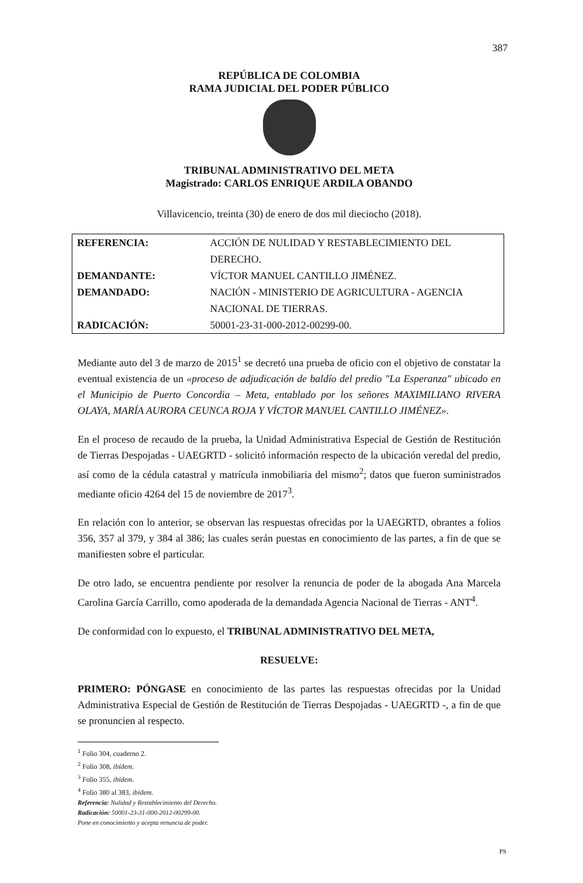387
REPÚBLICA DE COLOMBIA
RAMA JUDICIAL DEL PODER PÚBLICO
TRIBUNAL ADMINISTRATIVO DEL META
Magistrado: CARLOS ENRIQUE ARDILA OBANDO
Villavicencio, treinta (30) de enero de dos mil dieciocho (2018).
| REFERENCIA: | ACCIÓN DE NULIDAD Y RESTABLECIMIENTO DEL DERECHO. |
| DEMANDANTE: | VÍCTOR MANUEL CANTILLO JIMÉNEZ. |
| DEMANDADO: | NACIÓN - MINISTERIO DE AGRICULTURA - AGENCIA NACIONAL DE TIERRAS. |
| RADICACIÓN: | 50001-23-31-000-2012-00299-00. |
Mediante auto del 3 de marzo de 2015<sup>1</sup> se decretó una prueba de oficio con el objetivo de constatar la eventual existencia de un «proceso de adjudicación de baldío del predio "La Esperanza" ubicado en el Municipio de Puerto Concordia – Meta, entablado por los señores MAXIMILIANO RIVERA OLAYA, MARÍA AURORA CEUNCA ROJA Y VÍCTOR MANUEL CANTILLO JIMÉNEZ».
En el proceso de recaudo de la prueba, la Unidad Administrativa Especial de Gestión de Restitución de Tierras Despojadas - UAEGRTD - solicitó información respecto de la ubicación veredal del predio, así como de la cédula catastral y matrícula inmobiliaria del mismo<sup>2</sup>; datos que fueron suministrados mediante oficio 4264 del 15 de noviembre de 2017<sup>3</sup>.
En relación con lo anterior, se observan las respuestas ofrecidas por la UAEGRTD, obrantes a folios 356, 357 al 379, y 384 al 386; las cuales serán puestas en conocimiento de las partes, a fin de que se manifiesten sobre el particular.
De otro lado, se encuentra pendiente por resolver la renuncia de poder de la abogada Ana Marcela Carolina García Carrillo, como apoderada de la demandada Agencia Nacional de Tierras - ANT<sup>4</sup>.
De conformidad con lo expuesto, el TRIBUNAL ADMINISTRATIVO DEL META,
RESUELVE:
PRIMERO: PÓNGASE en conocimiento de las partes las respuestas ofrecidas por la Unidad Administrativa Especial de Gestión de Restitución de Tierras Despojadas - UAEGRTD -, a fin de que se pronuncien al respecto.
<sup>1</sup> Folio 304, cuaderno 2.
<sup>2</sup> Folio 308, ibídem.
<sup>3</sup> Folio 355, ibídem.
<sup>4</sup> Folio 380 al 383, ibídem.
Referencia: Nulidad y Restablecimiento del Derecho.
Radicación: 50001-23-31-000-2012-00299-00.
Pone en conocimiento y acepta renuncia de poder.
PS